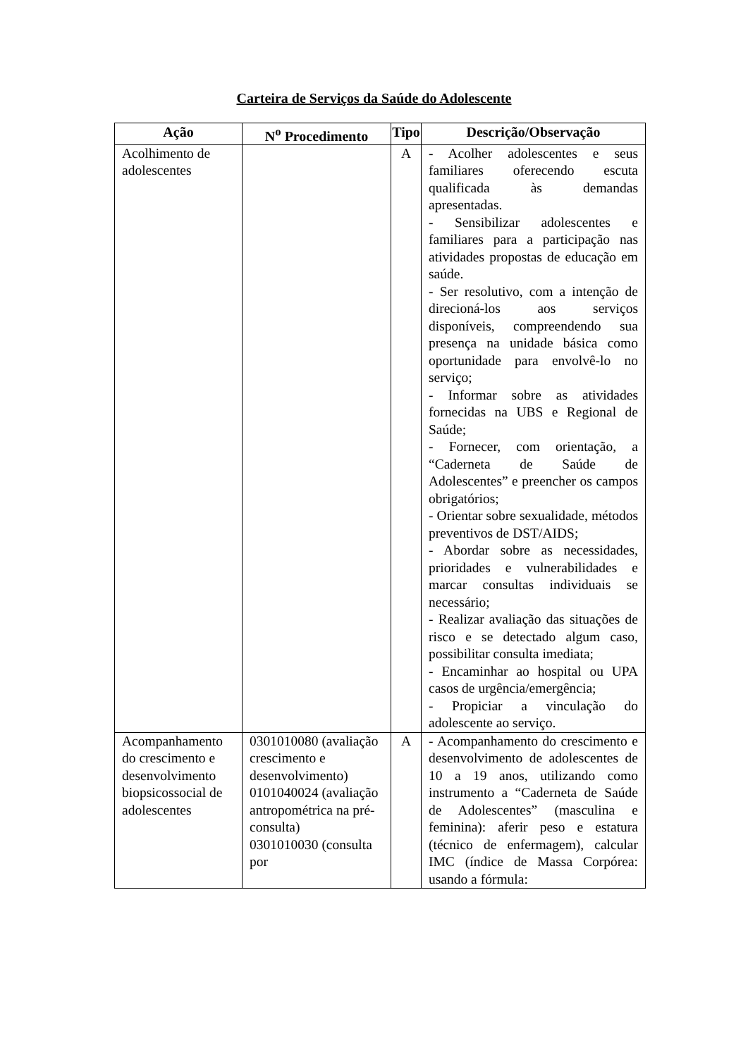Carteira de Serviços da Saúde do Adolescente
| Ação | N<sup>o</sup> Procedimento | Tipo | Descrição/Observação |
| --- | --- | --- | --- |
| Acolhimento de adolescentes | | A | - Acolher adolescentes e seus familiares oferecendo escuta qualificada às demandas apresentadas. - Sensibilizar adolescentes e familiares para a participação nas atividades propostas de educação em saúde. - Ser resolutivo, com a intenção de direcioná-los aos serviços disponíveis, compreendendo sua presença na unidade básica como oportunidade para envolvê-lo no serviço; - Informar sobre as atividades fornecidas na UBS e Regional de Saúde; - Fornecer, com orientação, a “Caderneta de Saúde de Adolescentes” e preencher os campos obrigatórios; - Orientar sobre sexualidade, métodos preventivos de DST/AIDS; - Abordar sobre as necessidades, prioridades e vulnerabilidades e marcar consultas individuais se necessário; - Realizar avaliação das situações de risco e se detectado algum caso, possibilitar consulta imediata; - Encaminhar ao hospital ou UPA casos de urgência/emergência; - Propiciar a vinculação do adolescente ao serviço. |
| Acompanhamento do crescimento e desenvolvimento biopsicossocial de adolescentes | 0301010080 (avaliação crescimento e desenvolvimento) 0101040024 (avaliação antropométrica na pré-consulta) 0301010030 (consulta por | A | - Acompanhamento do crescimento e desenvolvimento de adolescentes de 10 a 19 anos, utilizando como instrumento a “Caderneta de Saúde de Adolescentes” (masculina e feminina): aferir peso e estatura (técnico de enfermagem), calcular IMC (índice de Massa Corpórea: usando a fórmula: |